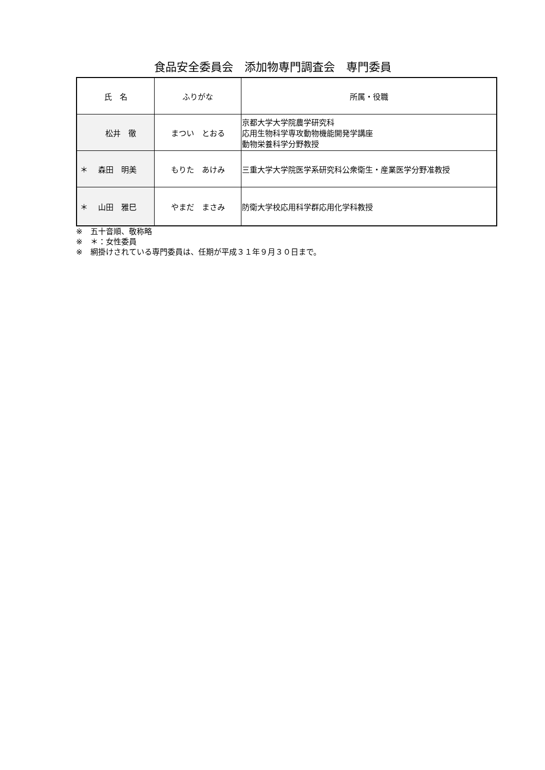食品安全委員会　添加物専門調査会　専門委員
| 氏 名 | ふりがな | 所属・役職 |
| --- | --- | --- |
| 松井 徹 | まつい とおる | 京都大学大学院農学研究科 応用生物科学専攻動物機能開発学講座 動物栄養科学分野教授 |
| ＊ 森田 明美 | もりた あけみ | 三重大学大学院医学系研究科公衆衛生・産業医学分野准教授 |
| ＊ 山田 雅巳 | やまだ まさみ | 防衛大学校応用科学群応用化学科教授 |
※　五十音順、敬称略
※　＊：女性委員
※　網掛けされている専門委員は、任期が平成３１年９月３０日まで。